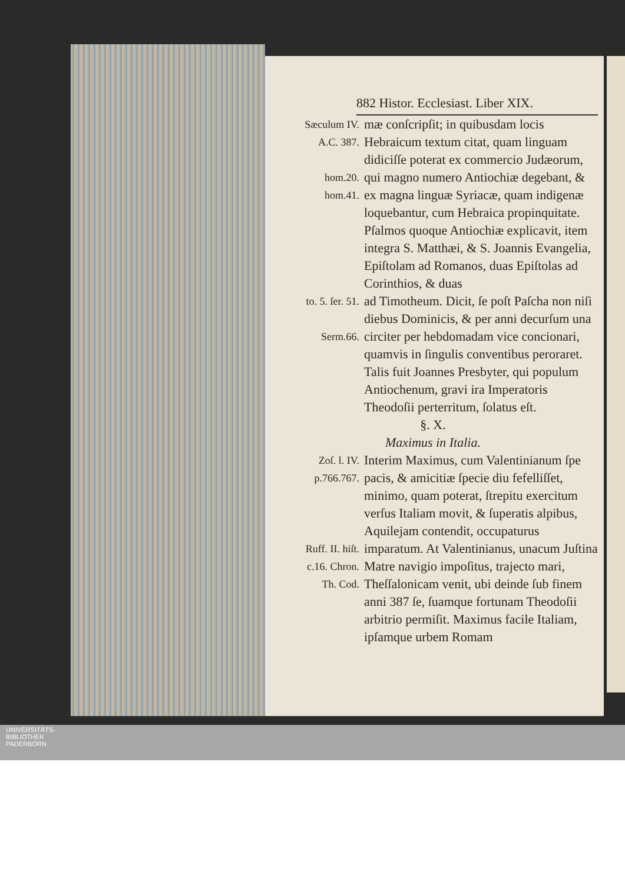882 Histor. Ecclesiast. Liber XIX.
Sæculum IV.
A.C. 387.
hom.20.
hom.41.
mæ conſcripſit; in quibusdam locis Hebraicum textum citat, quam linguam didiciſſe poterat ex commercio Judæorum, qui magno numero Antiochiæ degebant, & ex magna linguæ Syriacæ, quam indigenæ loquebantur, cum Hebraica propinquitate. Pſalmos quoque Antiochiæ explicavit, item integra S. Matthæi, & S. Joannis Evangelia, Epiſtolam ad Romanos, duas Epiſtolas ad Corinthios, & duas
to. 5. ſer. 51.
Serm.66.
ad Timotheum. Dicit, ſe poſt Paſcha non niſi diebus Dominicis, & per anni decurſum una circiter per hebdomadam vice concionari, quamvis in ſingulis conventibus peroraret. Talis fuit Joannes Presbyter, qui populum Antiochenum, gravi ira Imperatoris Theodoſii perterritum, ſolatus eſt.
§. X.
Maximus in Italia.
Zoſ. l. IV.
p.766.767.
Interim Maximus, cum Valentinianum ſpe pacis, & amicitiæ ſpecie diu fefelliſſet, minimo, quam poterat, ſtrepitu exercitum verſus Italiam movit, & ſuperatis alpibus, Aquilejam contendit, occupaturus
Ruff. II. hiſt.
c.16. Chron.
Th. Cod.
imparatum. At Valentinianus, unacum Juſtina Matre navigio impoſitus, trajecto mari, Theſſalonicam venit, ubi deinde ſub finem anni 387 ſe, ſuamque fortunam Theodoſii arbitrio permiſit. Maximus facile Italiam, ipſamque urbem Romam
UNIVERSITÄTS-
BIBLIOTHEK
PADERBORN